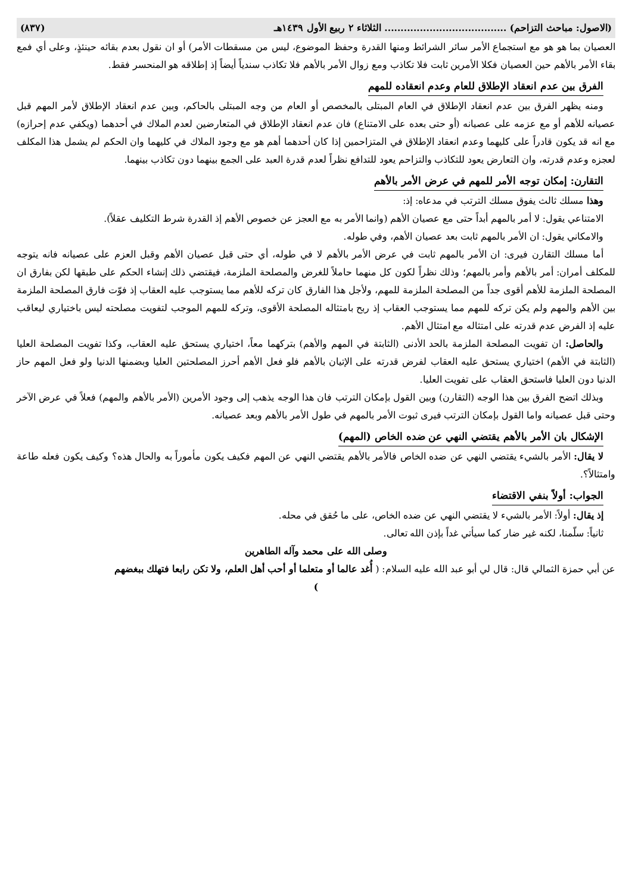(الاصول: مباحث التزاحم) ...................................... الثلاثاء ٢ ربيع الأول ١٤٣٩هـ (٨٣٧)
العصيان بما هو هو مع استجماع الأمر سائر الشرائط ومنها القدرة وحفظ الموضوع، ليس من مسقطات الأمر) أو ان نقول بعدم بقائه حينئذٍ، وعلى أي فمع بقاء الأمر بالأهم حين العصيان فكلا الأمرين ثابت فلا تكاذب ومع زوال الأمر بالأهم فلا تكاذب سندياً أيضاً إذ إطلاقه هو المنحسر فقط.
الفرق بين عدم انعقاد الإطلاق للعام وعدم انعقاده للمهم
ومنه يظهر الفرق بين عدم انعقاد الإطلاق في العام المبتلى بالمخصص أو العام من وجه المبتلى بالحاكم، وبين عدم انعقاد الإطلاق لأمر المهم قبل عصيانه للأهم أو مع عزمه على عصيانه (أو حتى بعده على الامتناع) فان عدم انعقاد الإطلاق في المتعارضين لعدم الملاك في أحدهما (ويكفي عدم إحرازه) مع انه قد يكون قادراً على كليهما وعدم انعقاد الإطلاق في المتزاحمين إذا كان أحدهما أهم هو مع وجود الملاك في كليهما وان الحكم لم يشمل هذا المكلف لعجزه وعدم قدرته، وان التعارض يعود للتكاذب والتزاحم يعود للتدافع نظراً لعدم قدرة العبد على الجمع بينهما دون تكاذب بينهما.
التقارن: إمكان توجه الأمر للمهم في عرض الأمر بالأهم
وهذا مسلك ثالث يفوق مسلك الترتب في مدعاه: إذ:
الامتناعي يقول: لا أمر بالمهم أبداً حتى مع عصيان الأهم (وانما الأمر به مع العجز عن خصوص الأهم إذ القدرة شرط التكليف عقلاً).
والامكاني يقول: ان الأمر بالمهم ثابت بعد عصيان الأهم، وفي طوله.
أما مسلك التقارن فيرى: ان الأمر بالمهم ثابت في عرض الأمر بالأهم لا في طوله، أي حتى قبل عصيان الأهم وقبل العزم على عصيانه فانه يتوجه للمكلف أمران: أمر بالأهم وأمر بالمهم؛ وذلك نظراً لكون كل منهما حاملاً للغرض والمصلحة الملزمة، فيقتضي ذلك إنشاء الحكم على طبقها لكن بفارق ان المصلحة الملزمة للأهم أقوى جداً من المصلحة الملزمة للمهم، ولأجل هذا الفارق كان تركه للأهم مما يستوجب عليه العقاب إذ فوّت فارق المصلحة الملزمة بين الأهم والمهم ولم يكن تركه للمهم مما يستوجب العقاب إذ ربح بامتثاله المصلحة الأقوى، وتركه للمهم الموجب لتفويت مصلحته ليس باختياري ليعاقب عليه إذ الفرض عدم قدرته على امتثاله مع امتثال الأهم.
والحاصل: ان تفويت المصلحة الملزمة بالحد الأدنى (الثابتة في المهم والأهم) بتركهما معاً، اختياري يستحق عليه العقاب، وكذا تفويت المصلحة العليا (الثابتة في الأهم) اختياري يستحق عليه العقاب لفرض قدرته على الإتيان بالأهم فلو فعل الأهم أحرز المصلحتين العليا وبضمنها الدنيا ولو فعل المهم حاز الدنيا دون العليا فاستحق العقاب على تفويت العليا.
وبذلك اتضح الفرق بين هذا الوجه (التقارن) وبين القول بإمكان الترتب فان هذا الوجه يذهب إلى وجود الأمرين (الأمر بالأهم والمهم) فعلاً في عرض الآخر وحتى قبل عصيانه واما القول بإمكان الترتب فيرى ثبوت الأمر بالمهم في طول الأمر بالأهم وبعد عصيانه.
الإشكال بان الأمر بالأهم يقتضي النهي عن ضده الخاص (المهم)
لا يقال: الأمر بالشيء يقتضي النهي عن ضده الخاص فالأمر بالأهم يقتضي النهي عن المهم فكيف يكون مأموراً به والحال هذه؟ وكيف يكون فعله طاعة وامتثالاً؟.
الجواب: أولاً بنفي الاقتضاء
إذ يقال: أولاً: الأمر بالشيء لا يقتضي النهي عن ضده الخاص، على ما حُقق في محله.
ثانياً: سلّمنا، لكنه غير ضار كما سيأتي غداً بإذن الله تعالى.
وصلى الله على محمد وآله الطاهرين
عن أبي حمزة الثمالي قال: قال لي أبو عبد الله عليه السلام: ( أُغد عالما أو متعلما أو أحب أهل العلم، ولا تكن رابعا فتهلك ببغضهم
)